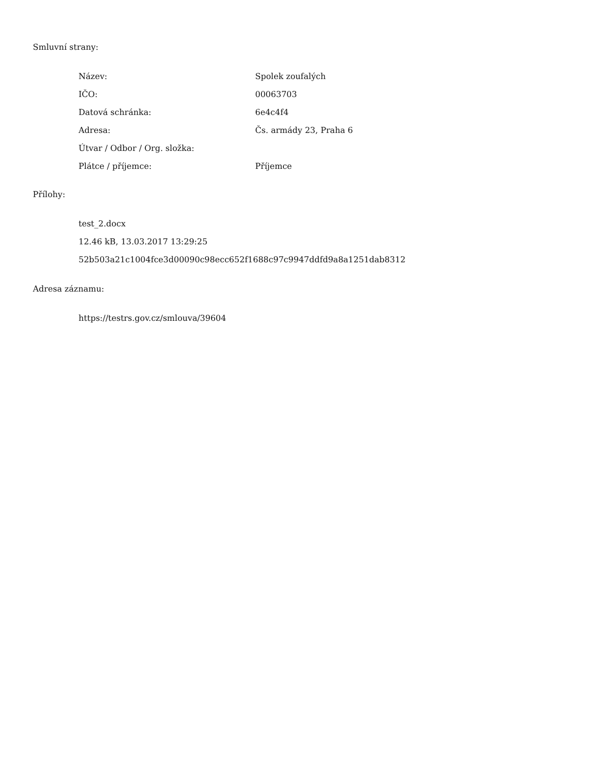Smluvní strany:
| Název: | Spolek zoufalých |
| IČO: | 00063703 |
| Datová schránka: | 6e4c4f4 |
| Adresa: | Čs. armády 23, Praha 6 |
| Útvar / Odbor / Org. složka: | |
| Plátce / příjemce: | Příjemce |
Přílohy:
test_2.docx
12.46 kB, 13.03.2017 13:29:25
52b503a21c1004fce3d00090c98ecc652f1688c97c9947ddfd9a8a1251dab8312
Adresa záznamu:
https://testrs.gov.cz/smlouva/39604